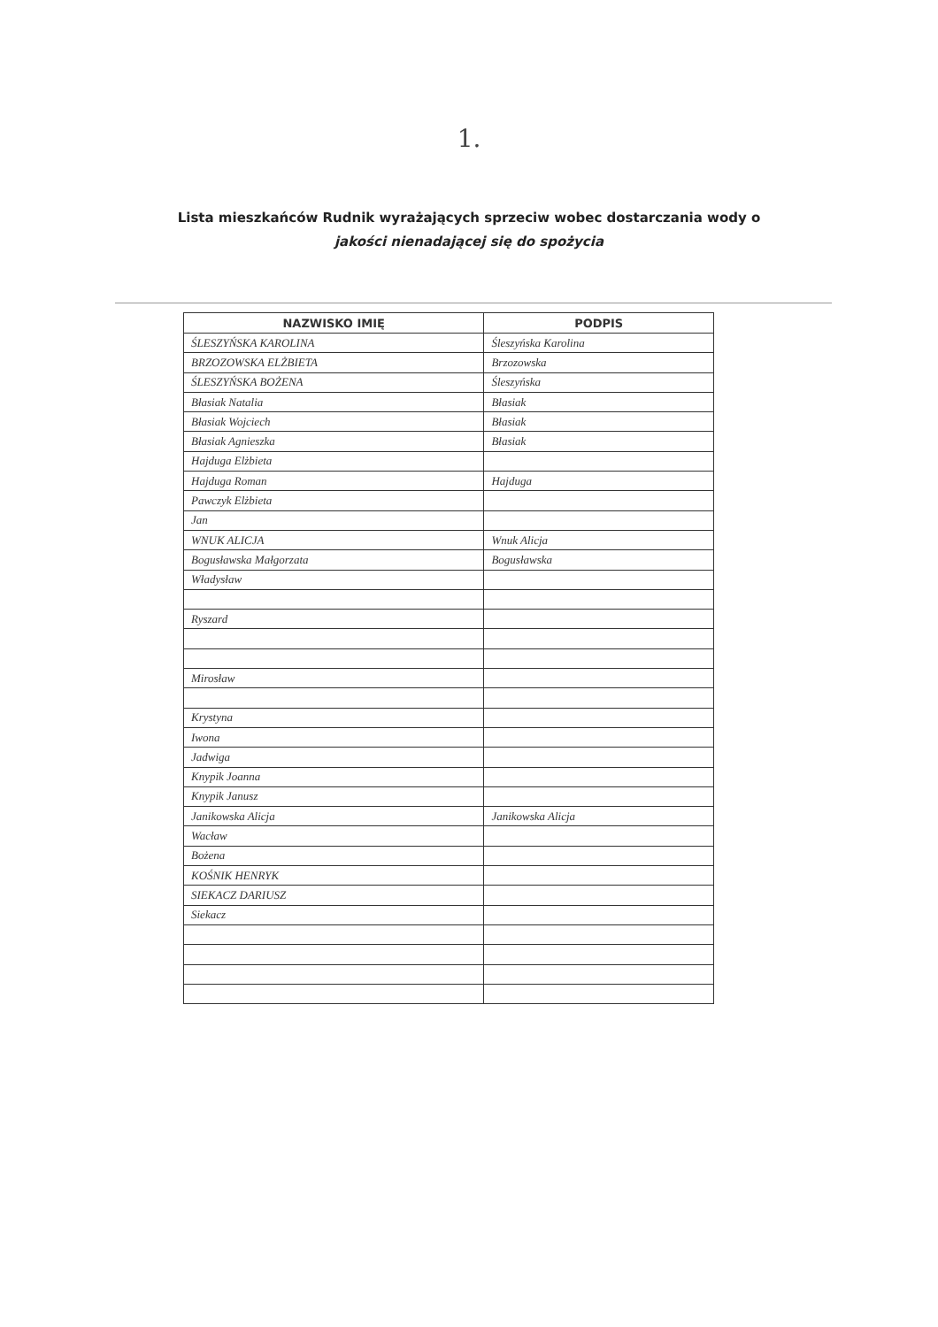1.
Lista mieszkańców Rudnik wyrażających sprzeciw wobec dostarczania wody o
jakości nienadającej się do spożycia
| NAZWISKO IMIĘ | PODPIS |
| --- | --- |
| ŚLESZYŃSKA KAROLINA | Śleszyńska Karolina |
| BRZOZOWSKA ELŻBIETA | Brzozowska |
| ŚLESZYŃSKA BOŻENA | Śleszyńska |
| Błasiak Natalia | Błasiak |
| Błasiak Wojciech | Błasiak |
| Błasiak Agnieszka | Błasiak |
| Hajduga Elżbieta | |
| Hajduga Roman | Hajduga |
| Pawczyk Elżbieta | |
| Jan | |
| WNUK ALICJA | Wnuk Alicja |
| Bogusławska Małgorzata | Bogusławska |
| Władysław | |
| Ryszard | |
| Mirosław | |
| Krystyna | |
| Iwona | |
| Jadwiga | |
| Knypik Joanna | |
| Knypik Janusz | |
| Janikowska Alicja | Janikowska Alicja |
| Wacław | |
| Bożena | |
| KOŚNIK HENRYK | |
| SIEKACZ DARIUSZ | |
| Siekacz | |